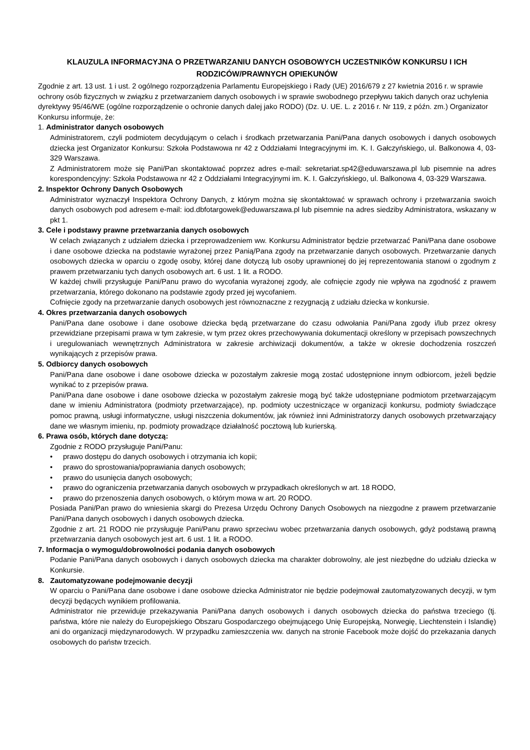KLAUZULA INFORMACYJNA O PRZETWARZANIU DANYCH OSOBOWYCH UCZESTNIKÓW KONKURSU I ICH RODZICÓW/PRAWNYCH OPIEKUNÓW
Zgodnie z art. 13 ust. 1 i ust. 2 ogólnego rozporządzenia Parlamentu Europejskiego i Rady (UE) 2016/679 z 27 kwietnia 2016 r. w sprawie ochrony osób fizycznych w związku z przetwarzaniem danych osobowych i w sprawie swobodnego przepływu takich danych oraz uchylenia dyrektywy 95/46/WE (ogólne rozporządzenie o ochronie danych dalej jako RODO) (Dz. U. UE. L. z 2016 r. Nr 119, z późn. zm.) Organizator Konkursu informuje, że:
1. Administrator danych osobowych
Administratorem, czyli podmiotem decydującym o celach i środkach przetwarzania Pani/Pana danych osobowych i danych osobowych dziecka jest Organizator Konkursu: Szkoła Podstawowa nr 42 z Oddziałami Integracyjnymi im. K. I. Gałczyńskiego, ul. Balkonowa 4, 03-329 Warszawa.
Z Administratorem może się Pani/Pan skontaktować poprzez adres e-mail: sekretariat.sp42@eduwarszawa.pl lub pisemnie na adres korespondencyjny: Szkoła Podstawowa nr 42 z Oddziałami Integracyjnymi im. K. I. Gałczyńskiego, ul. Balkonowa 4, 03-329 Warszawa.
2. Inspektor Ochrony Danych Osobowych
Administrator wyznaczył Inspektora Ochrony Danych, z którym można się skontaktować w sprawach ochrony i przetwarzania swoich danych osobowych pod adresem e-mail: iod.dbfotargowek@eduwarszawa.pl lub pisemnie na adres siedziby Administratora, wskazany w pkt 1.
3. Cele i podstawy prawne przetwarzania danych osobowych
W celach związanych z udziałem dziecka i przeprowadzeniem ww. Konkursu Administrator będzie przetwarzać Pani/Pana dane osobowe i dane osobowe dziecka na podstawie wyrażonej przez Panią/Pana zgody na przetwarzanie danych osobowych. Przetwarzanie danych osobowych dziecka w oparciu o zgodę osoby, której dane dotyczą lub osoby uprawnionej do jej reprezentowania stanowi o zgodnym z prawem przetwarzaniu tych danych osobowych art. 6 ust. 1 lit. a RODO.
W każdej chwili przysługuje Pani/Panu prawo do wycofania wyrażonej zgody, ale cofnięcie zgody nie wpływa na zgodność z prawem przetwarzania, którego dokonano na podstawie zgody przed jej wycofaniem.
Cofnięcie zgody na przetwarzanie danych osobowych jest równoznaczne z rezygnacją z udziału dziecka w konkursie.
4. Okres przetwarzania danych osobowych
Pani/Pana dane osobowe i dane osobowe dziecka będą przetwarzane do czasu odwołania Pani/Pana zgody i/lub przez okresy przewidziane przepisami prawa w tym zakresie, w tym przez okres przechowywania dokumentacji określony w przepisach powszechnych i uregulowaniach wewnętrznych Administratora w zakresie archiwizacji dokumentów, a także w okresie dochodzenia roszczeń wynikających z przepisów prawa.
5. Odbiorcy danych osobowych
Pani/Pana dane osobowe i dane osobowe dziecka w pozostałym zakresie mogą zostać udostępnione innym odbiorcom, jeżeli będzie wynikać to z przepisów prawa.
Pani/Pana dane osobowe i dane osobowe dziecka w pozostałym zakresie mogą być także udostępniane podmiotom przetwarzającym dane w imieniu Administratora (podmioty przetwarzające), np. podmioty uczestniczące w organizacji konkursu, podmioty świadczące pomoc prawną, usługi informatyczne, usługi niszczenia dokumentów, jak również inni Administratorzy danych osobowych przetwarzający dane we własnym imieniu, np. podmioty prowadzące działalność pocztową lub kurierską.
6. Prawa osób, których dane dotyczą:
Zgodnie z RODO przysługuje Pani/Panu:
• prawo dostępu do danych osobowych i otrzymania ich kopii;
• prawo do sprostowania/poprawiania danych osobowych;
• prawo do usunięcia danych osobowych;
• prawo do ograniczenia przetwarzania danych osobowych w przypadkach określonych w art. 18 RODO,
• prawo do przenoszenia danych osobowych, o którym mowa w art. 20 RODO.
Posiada Pani/Pan prawo do wniesienia skargi do Prezesa Urzędu Ochrony Danych Osobowych na niezgodne z prawem przetwarzanie Pani/Pana danych osobowych i danych osobowych dziecka.
Zgodnie z art. 21 RODO nie przysługuje Pani/Panu prawo sprzeciwu wobec przetwarzania danych osobowych, gdyż podstawą prawną przetwarzania danych osobowych jest art. 6 ust. 1 lit. a RODO.
7. Informacja o wymogu/dobrowolności podania danych osobowych
Podanie Pani/Pana danych osobowych i danych osobowych dziecka ma charakter dobrowolny, ale jest niezbędne do udziału dziecka w Konkursie.
8. Zautomatyzowane podejmowanie decyzji
W oparciu o Pani/Pana dane osobowe i dane osobowe dziecka Administrator nie będzie podejmował zautomatyzowanych decyzji, w tym decyzji będących wynikiem profilowania.
Administrator nie przewiduje przekazywania Pani/Pana danych osobowych i danych osobowych dziecka do państwa trzeciego (tj. państwa, które nie należy do Europejskiego Obszaru Gospodarczego obejmującego Unię Europejską, Norwegię, Liechtenstein i Islandię) ani do organizacji międzynarodowych. W przypadku zamieszczenia ww. danych na stronie Facebook może dojść do przekazania danych osobowych do państw trzecich.